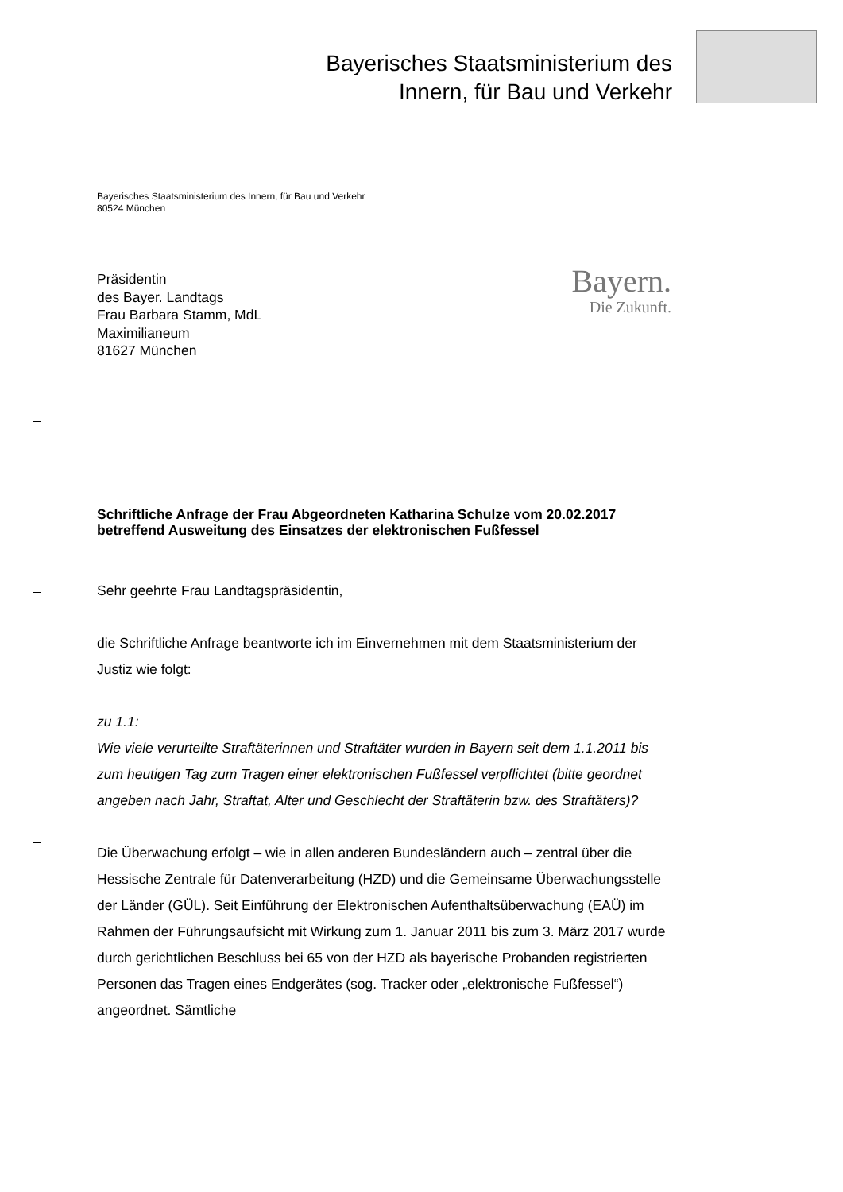Bayerisches Staatsministerium des
Innern, für Bau und Verkehr
Bayerisches Staatsministerium des Innern, für Bau und Verkehr
80524 München
Präsidentin
des Bayer. Landtags
Frau Barbara Stamm, MdL
Maximilianeum
81627 München
Bayern.
Die Zukunft.
Schriftliche Anfrage der Frau Abgeordneten Katharina Schulze vom 20.02.2017 betreffend Ausweitung des Einsatzes der elektronischen Fußfessel
Sehr geehrte Frau Landtagspräsidentin,
die Schriftliche Anfrage beantworte ich im Einvernehmen mit dem Staatsministerium der Justiz wie folgt:
zu 1.1:
Wie viele verurteilte Straftäterinnen und Straftäter wurden in Bayern seit dem 1.1.2011 bis zum heutigen Tag zum Tragen einer elektronischen Fußfessel verpflichtet (bitte geordnet angeben nach Jahr, Straftat, Alter und Geschlecht der Straftäterin bzw. des Straftäters)?
Die Überwachung erfolgt – wie in allen anderen Bundesländern auch – zentral über die Hessische Zentrale für Datenverarbeitung (HZD) und die Gemeinsame Überwachungsstelle der Länder (GÜL). Seit Einführung der Elektronischen Aufenthaltsüberwachung (EAÜ) im Rahmen der Führungsaufsicht mit Wirkung zum 1. Januar 2011 bis zum 3. März 2017 wurde durch gerichtlichen Beschluss bei 65 von der HZD als bayerische Probanden registrierten Personen das Tragen eines Endgerätes (sog. Tracker oder „elektronische Fußfessel“) angeordnet. Sämtliche